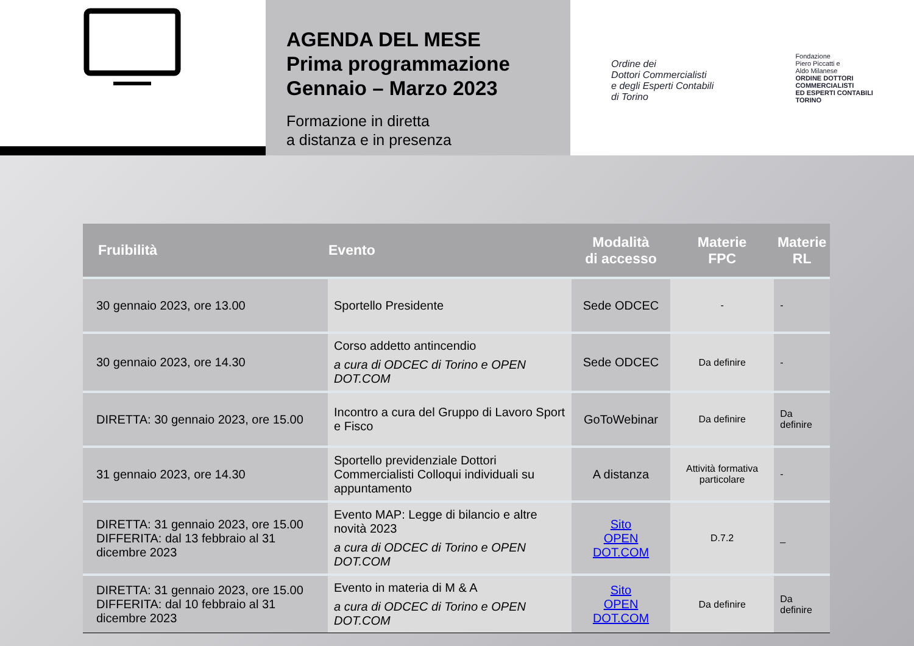AGENDA DEL MESE
Prima programmazione
Gennaio – Marzo 2023
Formazione in diretta
a distanza e in presenza
Ordine dei
Dottori Commercialisti
e degli Esperti Contabili
di Torino
Fondazione
Piero Piccatti e
Aldo Milanese
ORDINE DOTTORI
COMMERCIALISTI
ED ESPERTI CONTABILI
TORINO
| Fruibilità | Evento | Modalità di accesso | Materie FPC | Materie RL |
| --- | --- | --- | --- | --- |
| 30 gennaio 2023, ore 13.00 | Sportello Presidente | Sede ODCEC | - | - |
| 30 gennaio 2023, ore 14.30 | Corso addetto antincendio a cura di ODCEC di Torino e OPEN DOT.COM | Sede ODCEC | Da definire | - |
| DIRETTA: 30 gennaio 2023, ore 15.00 | Incontro a cura del Gruppo di Lavoro Sport e Fisco | GoToWebinar | Da definire | Da definire |
| 31 gennaio 2023, ore 14.30 | Sportello previdenziale Dottori Commercialisti Colloqui individuali su appuntamento | A distanza | Attività formativa particolare | - |
| DIRETTA: 31 gennaio 2023, ore 15.00 DIFFERITA: dal 13 febbraio al 31 dicembre 2023 | Evento MAP: Legge di bilancio e altre novità 2023 a cura di ODCEC di Torino e OPEN DOT.COM | Sito OPEN DOT.COM | D.7.2 | _ |
| DIRETTA: 31 gennaio 2023, ore 15.00 DIFFERITA: dal 10 febbraio al 31 dicembre 2023 | Evento in materia di M & A a cura di ODCEC di Torino e OPEN DOT.COM | Sito OPEN DOT.COM | Da definire | Da definire |